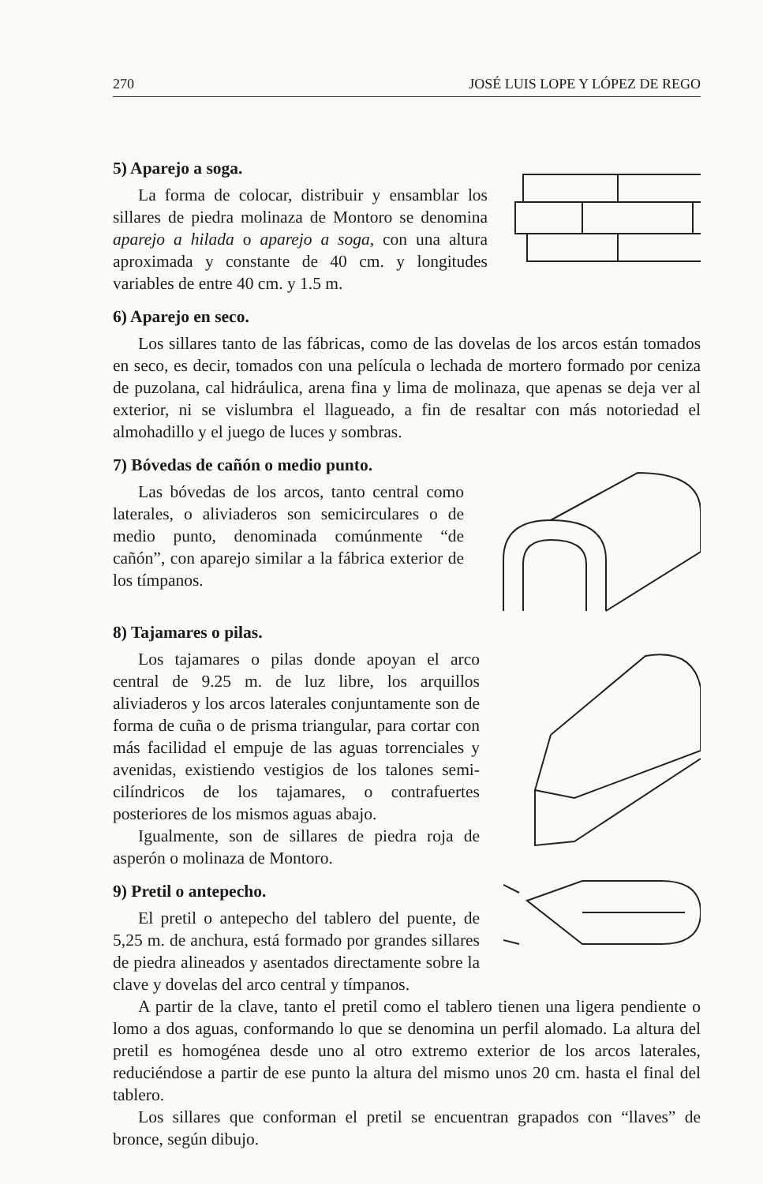270 JOSÉ LUIS LOPE Y LÓPEZ DE REGO
5) Aparejo a soga.
La forma de colocar, distribuir y ensamblar los sillares de piedra molinaza de Montoro se denomina aparejo a hilada o aparejo a soga, con una altura aproximada y constante de 40 cm. y longitudes variables de entre 40 cm. y 1.5 m.
6) Aparejo en seco.
Los sillares tanto de las fábricas, como de las dovelas de los arcos están tomados en seco, es decir, tomados con una película o lechada de mortero formado por ceniza de puzolana, cal hidráulica, arena fina y lima de molinaza, que apenas se deja ver al exterior, ni se vislumbra el llagueado, a fin de resaltar con más notoriedad el almohadillo y el juego de luces y sombras.
7) Bóvedas de cañón o medio punto.
Las bóvedas de los arcos, tanto central como laterales, o aliviaderos son semicirculares o de medio punto, denominada comúnmente “de cañón”, con aparejo similar a la fábrica exterior de los tímpanos.
8) Tajamares o pilas.
Los tajamares o pilas donde apoyan el arco central de 9.25 m. de luz libre, los arquillos aliviaderos y los arcos laterales conjuntamente son de forma de cuña o de prisma triangular, para cortar con más facilidad el empuje de las aguas torrenciales y avenidas, existiendo vestigios de los talones semi-cilíndricos de los tajamares, o contrafuertes posteriores de los mismos aguas abajo.
Igualmente, son de sillares de piedra roja de asperón o molinaza de Montoro.
9) Pretil o antepecho.
El pretil o antepecho del tablero del puente, de 5,25 m. de anchura, está formado por grandes sillares de piedra alineados y asentados directamente sobre la clave y dovelas del arco central y tímpanos.
A partir de la clave, tanto el pretil como el tablero tienen una ligera pendiente o lomo a dos aguas, conformando lo que se denomina un perfil alomado. La altura del pretil es homogénea desde uno al otro extremo exterior de los arcos laterales, reduciéndose a partir de ese punto la altura del mismo unos 20 cm. hasta el final del tablero.
Los sillares que conforman el pretil se encuentran grapados con “llaves” de bronce, según dibujo.